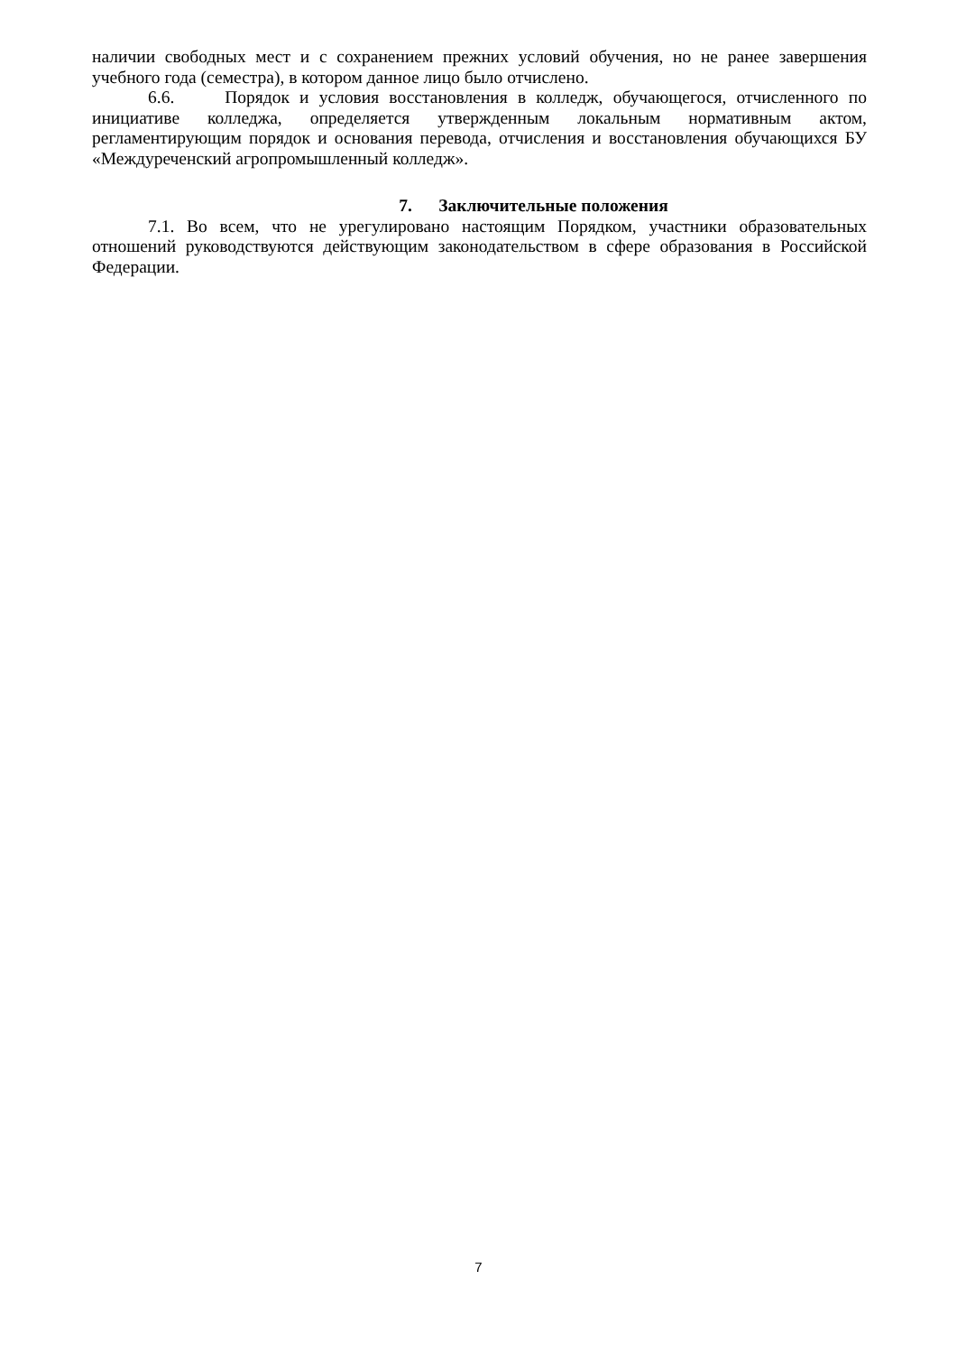наличии свободных мест и с сохранением прежних условий обучения, но не ранее завершения учебного года (семестра), в котором данное лицо было отчислено.
6.6. Порядок и условия восстановления в колледж, обучающегося, отчисленного по инициативе колледжа, определяется утвержденным локальным нормативным актом, регламентирующим порядок и основания перевода, отчисления и восстановления обучающихся БУ «Междуреченский агропромышленный колледж».
7. Заключительные положения
7.1. Во всем, что не урегулировано настоящим Порядком, участники образовательных отношений руководствуются действующим законодательством в сфере образования в Российской Федерации.
7